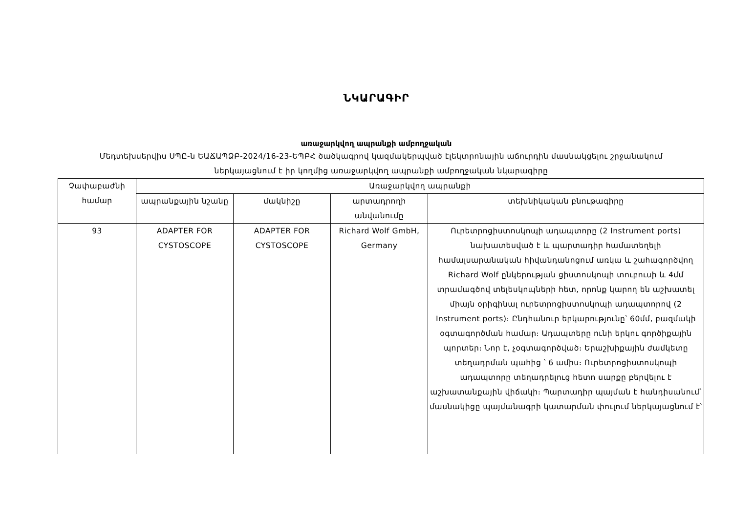ՆԿԱՐԱԳԻՐ
առաջարկվող ապրանքի ամբողջական
Մեդտեխսերվիս ՍՊԸ-ն ԵԱՃԱՊՁԲ-2024/16-23-ԵՊԲՀ ծածկագրով կազմակերպված էլեկտրոնային աճուրդին մասնակցելու շրջանակում ներկայացնում է իր կողմից առաջարկվող ապրանքի ամբողջական նկարագիրը
| Չափաբաժնի համար | Առաջարկվող ապրանքի | | | |
| | ապրանքային նշանը | մակնիշը | արտադրողի անվանումը | տեխնիկական բնութագիրը |
| 93 | ADAPTER FOR CYSTOSCOPE | ADAPTER FOR CYSTOSCOPE | Richard Wolf GmbH, Germany | Ուրետրոցիստոսկոպի ադապտորը (2 Instrument ports) նախատեսված է և պարտադիր համատեղելի համալսարանական հիվանդանոցում առկա և շահագործվող Richard Wolf ընկերության ցիստոսկոպի տուբուսի և 4մմ տրամագծով տելեսկոպների հետ, որոնք կարող են աշխատել միայն օրիգինալ ուրետրոցիստոսկոպի ադապտորով (2 Instrument ports)։ Ընդհանուր երկարությունը՝ 60մմ, բազմակի օգտագործման համար։ Ադապտերը ունի երկու գործիքային պորտեր։ Նոր է, չօգտագործված։ Երաշխիքային ժամկետը տեղադրման պահից ՝ 6 ամիս։ Ուրետրոցիստոսկոպի ադապտորը տեղադրելուց հետո սարքը բերվելու է աշխատանքային վիճակի։ Պարտադիր պայման է հանդիսանում՝ մասնակիցը պայմանագրի կատարման փուլում ներկայացնում է՝ |